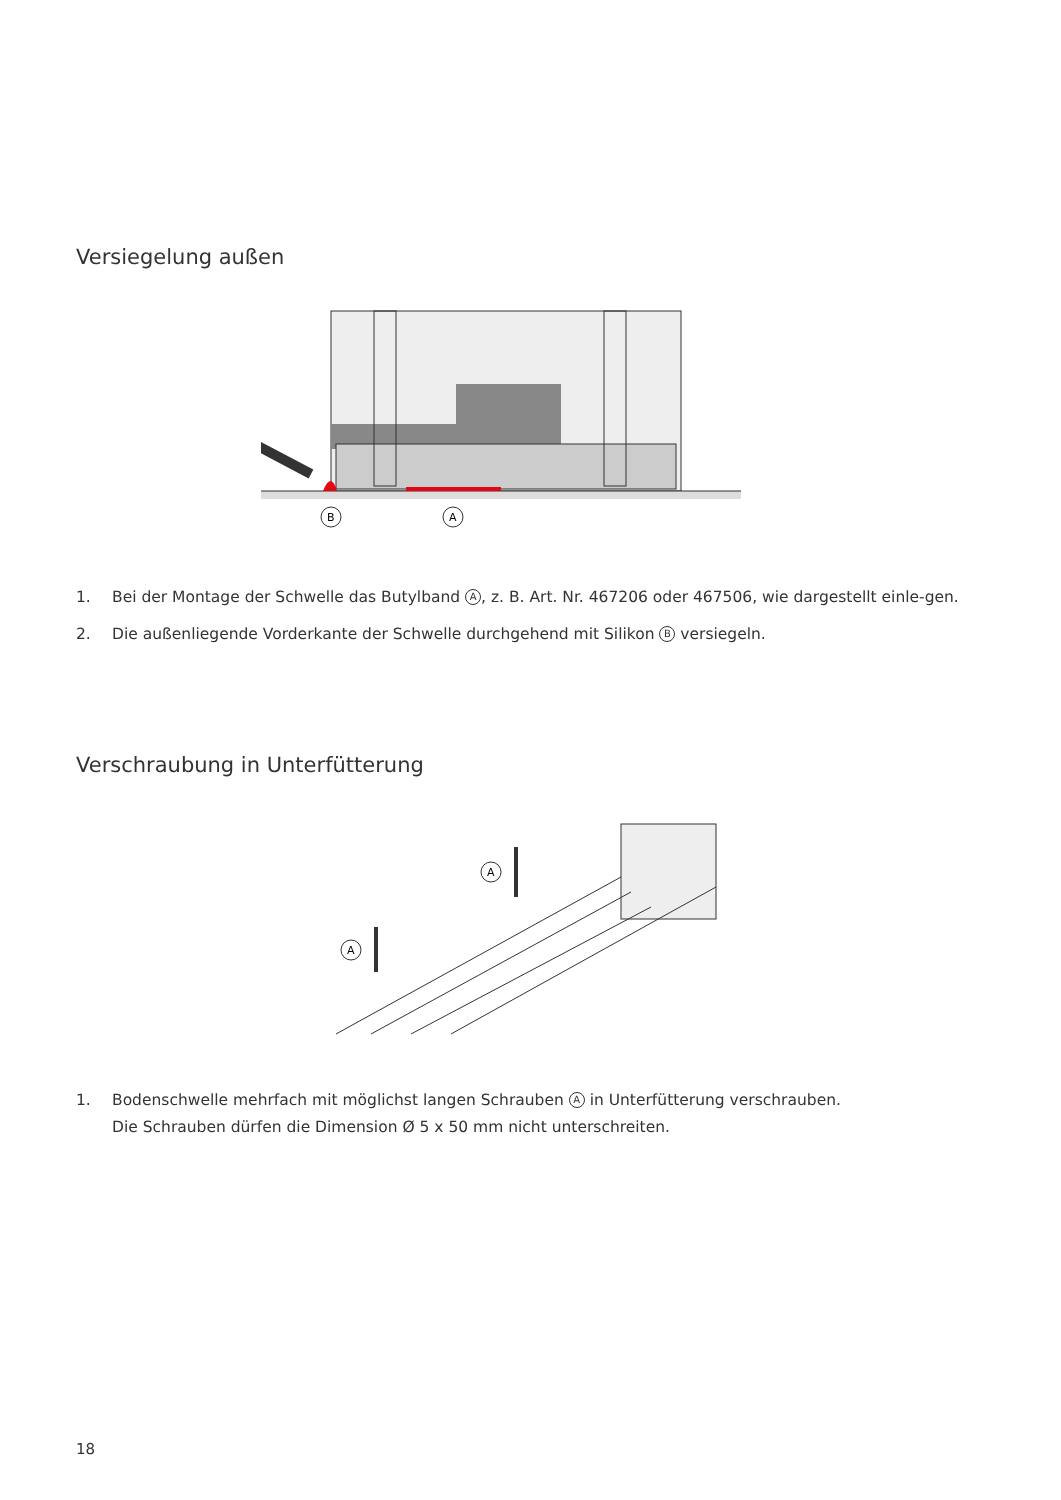Versiegelung außen
B
A
1. Bei der Montage der Schwelle das Butylband A, z. B. Art. Nr. 467206 oder 467506, wie dargestellt einle-gen.
2. Die außenliegende Vorderkante der Schwelle durchgehend mit Silikon B versiegeln.
Verschraubung in Unterfütterung
A
A
1. Bodenschwelle mehrfach mit möglichst langen Schrauben A in Unterfütterung verschrauben.
Die Schrauben dürfen die Dimension Ø 5 x 50 mm nicht unterschreiten.
18